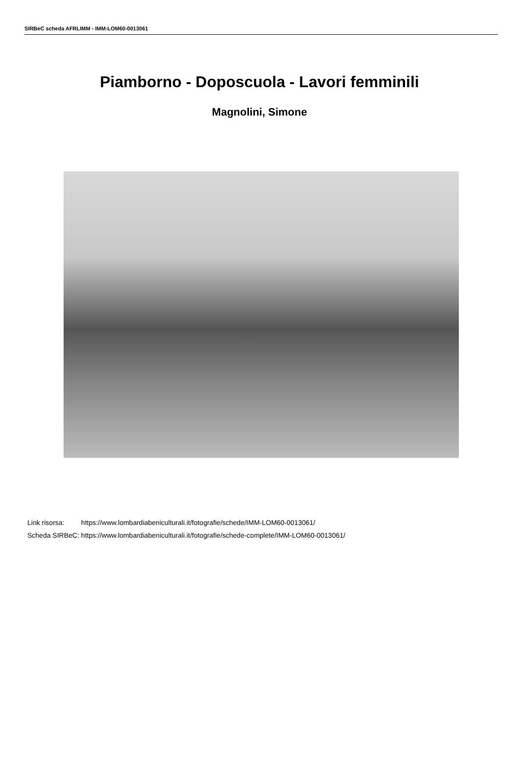SIRBeC scheda AFRLIMM - IMM-LOM60-0013061
Piamborno - Doposcuola - Lavori femminili
Magnolini, Simone
| Link risorsa: | https://www.lombardiabeniculturali.it/fotografie/schede/IMM-LOM60-0013061/ |
| Scheda SIRBeC: | https://www.lombardiabeniculturali.it/fotografie/schede-complete/IMM-LOM60-0013061/ |